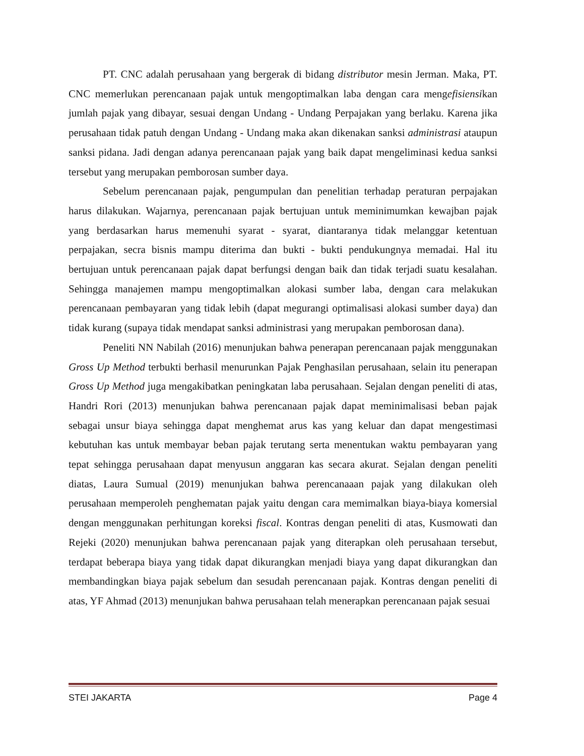PT. CNC adalah perusahaan yang bergerak di bidang distributor mesin Jerman. Maka, PT. CNC memerlukan perencanaan pajak untuk mengoptimalkan laba dengan cara mengefisiensikan jumlah pajak yang dibayar, sesuai dengan Undang - Undang Perpajakan yang berlaku. Karena jika perusahaan tidak patuh dengan Undang - Undang maka akan dikenakan sanksi administrasi ataupun sanksi pidana. Jadi dengan adanya perencanaan pajak yang baik dapat mengeliminasi kedua sanksi tersebut yang merupakan pemborosan sumber daya.
Sebelum perencanaan pajak, pengumpulan dan penelitian terhadap peraturan perpajakan harus dilakukan. Wajarnya, perencanaan pajak bertujuan untuk meminimumkan kewajban pajak yang berdasarkan harus memenuhi syarat - syarat, diantaranya tidak melanggar ketentuan perpajakan, secra bisnis mampu diterima dan bukti - bukti pendukungnya memadai. Hal itu bertujuan untuk perencanaan pajak dapat berfungsi dengan baik dan tidak terjadi suatu kesalahan. Sehingga manajemen mampu mengoptimalkan alokasi sumber laba, dengan cara melakukan perencanaan pembayaran yang tidak lebih (dapat megurangi optimalisasi alokasi sumber daya) dan tidak kurang (supaya tidak mendapat sanksi administrasi yang merupakan pemborosan dana).
Peneliti NN Nabilah (2016) menunjukan bahwa penerapan perencanaan pajak menggunakan Gross Up Method terbukti berhasil menurunkan Pajak Penghasilan perusahaan, selain itu penerapan Gross Up Method juga mengakibatkan peningkatan laba perusahaan. Sejalan dengan peneliti di atas, Handri Rori (2013) menunjukan bahwa perencanaan pajak dapat meminimalisasi beban pajak sebagai unsur biaya sehingga dapat menghemat arus kas yang keluar dan dapat mengestimasi kebutuhan kas untuk membayar beban pajak terutang serta menentukan waktu pembayaran yang tepat sehingga perusahaan dapat menyusun anggaran kas secara akurat. Sejalan dengan peneliti diatas, Laura Sumual (2019) menunjukan bahwa perencanaaan pajak yang dilakukan oleh perusahaan memperoleh penghematan pajak yaitu dengan cara memimalkan biaya-biaya komersial dengan menggunakan perhitungan koreksi fiscal. Kontras dengan peneliti di atas, Kusmowati dan Rejeki (2020) menunjukan bahwa perencanaan pajak yang diterapkan oleh perusahaan tersebut, terdapat beberapa biaya yang tidak dapat dikurangkan menjadi biaya yang dapat dikurangkan dan membandingkan biaya pajak sebelum dan sesudah perencanaan pajak. Kontras dengan peneliti di atas, YF Ahmad (2013) menunjukan bahwa perusahaan telah menerapkan perencanaan pajak sesuai
STEI JAKARTA Page 4